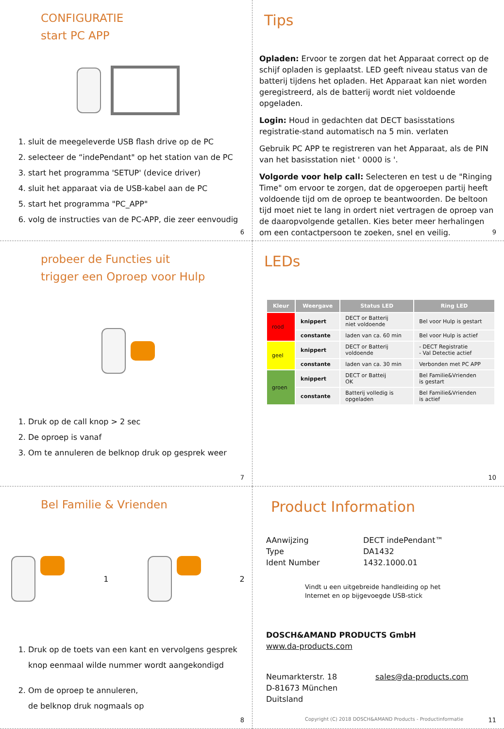CONFIGURATIE
start PC APP
1. sluit de meegeleverde USB flash drive op de PC
2. selecteer de “indePendant" op het station van de PC
3. start het programma 'SETUP' (device driver)
4. sluit het apparaat via de USB-kabel aan de PC
5. start het programma "PC_APP"
6. volg de instructies van de PC-APP, die zeer eenvoudig
6
Tips
Opladen: Ervoor te zorgen dat het Apparaat correct op de schijf opladen is geplaatst. LED geeft niveau status van de batterij tijdens het opladen. Het Apparaat kan niet worden geregistreerd, als de batterij wordt niet voldoende opgeladen.
Login: Houd in gedachten dat DECT basisstations registratie-stand automatisch na 5 min. verlaten
Gebruik PC APP te registreren van het Apparaat, als de PIN van het basisstation niet ' 0000 is '.
Volgorde voor help call: Selecteren en test u de "Ringing Time" om ervoor te zorgen, dat de opgeroepen partij heeft voldoende tijd om de oproep te beantwoorden. De beltoon tijd moet niet te lang in ordert niet vertragen de oproep van de daaropvolgende getallen. Kies beter meer herhalingen om een contactpersoon te zoeken, snel en veilig.
9
probeer de Functies uit
trigger een Oproep voor Hulp
1. Druk op de call knop > 2 sec
2. De oproep is vanaf
3. Om te annuleren de belknop druk op gesprek weer
7
LEDs
| Kleur | Weergave | Status LED | Ring LED |
| --- | --- | --- | --- |
| rood | knippert | DECT or Batterij niet voldoende | Bel voor Hulp is gestart |
| | constante | laden van ca. 60 min | Bel voor Hulp is actief |
| geel | knippert | DECT or Batterij voldoende | - DECT Registratie - Val Detectie actief |
| | constante | laden van ca. 30 min | Verbonden met PC APP |
| groen | knippert | DECT or Batteij OK | Bel Familie&Vrienden is gestart |
| | constante | Batterij volledig is opgeladen | Bel Familie&Vrienden is actief |
10
Bel Familie & Vrienden
1 2
1. Druk op de toets van een kant en vervolgens gesprek knop eenmaal wilde nummer wordt aangekondigd
2. Om de oproep te annuleren,
de belknop druk nogmaals op
8
Product Information
AAnwijzing DECT indePendant™ Type DA1432 Ident Number 1432.1000.01
Vindt u een uitgebreide handleiding op het
Internet en op bijgevoegde USB-stick
DOSCH&AMAND PRODUCTS GmbH
www.da-products.com
Neumarkterstr. 18
D-81673 München
Duitsland sales@da-products.com
Copyright (C) 2018 DOSCH&AMAND Products - Productinformatie
11